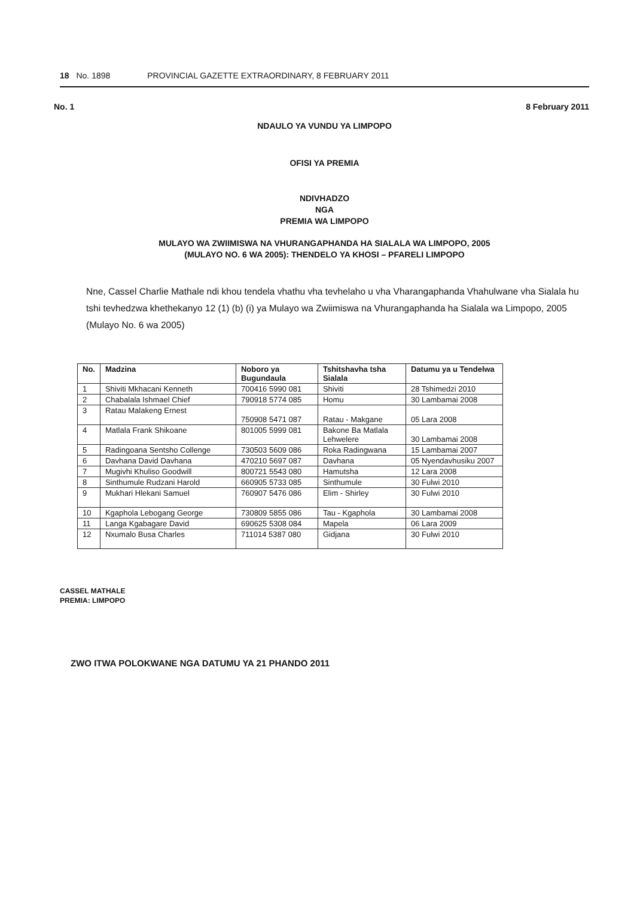18 No. 1898 PROVINCIAL GAZETTE EXTRAORDINARY, 8 FEBRUARY 2011
No. 1 8 February 2011
NDAULO YA VUNDU YA LIMPOPO
OFISI YA PREMIA
NDIVHADZO
NGA
PREMIA WA LIMPOPO
MULAYO WA ZWIIMISWA NA VHURANGAPHANDA HA SIALALA WA LIMPOPO, 2005
(MULAYO NO. 6 WA 2005): THENDELO YA KHOSI – PFARELI LIMPOPO
Nne, Cassel Charlie Mathale ndi khou tendela vhathu vha tevhelaho u vha Vharangaphanda Vhahulwane vha Sialala hu tshi tevhedzwa khethekanyo 12 (1) (b) (i) ya Mulayo wa Zwiimiswa na Vhurangaphanda ha Sialala wa Limpopo, 2005 (Mulayo No. 6 wa 2005)
| No. | Madzina | Noboro ya Bugundaula | Tshitshavha tsha Sialala | Datumu ya u Tendelwa |
| --- | --- | --- | --- | --- |
| 1 | Shiviti Mkhacani Kenneth | 700416 5990 081 | Shiviti | 28 Tshimedzi 2010 |
| 2 | Chabalala Ishmael Chief | 790918 5774 085 | Homu | 30 Lambamai 2008 |
| 3 | Ratau Malakeng Ernest | 750908 5471 087 | Ratau - Makgane | 05 Lara 2008 |
| 4 | Matlala Frank Shikoane | 801005 5999 081 | Bakone Ba Matlala Lehwelere | 30 Lambamai 2008 |
| 5 | Radingoana Sentsho Collenge | 730503 5609 086 | Roka Radingwana | 15 Lambamai 2007 |
| 6 | Davhana David Davhana | 470210 5697 087 | Davhana | 05 Nyendavhusiku 2007 |
| 7 | Mugivhi Khuliso Goodwill | 800721 5543 080 | Hamutsha | 12 Lara 2008 |
| 8 | Sinthumule Rudzani Harold | 660905 5733 085 | Sinthumule | 30 Fulwi 2010 |
| 9 | Mukhari Hlekani Samuel | 760907 5476 086 | Elim - Shirley | 30 Fulwi 2010 |
| 10 | Kgaphola Lebogang George | 730809 5855 086 | Tau - Kgaphola | 30 Lambamai 2008 |
| 11 | Langa Kgabagare David | 690625 5308 084 | Mapela | 06 Lara 2009 |
| 12 | Nxumalo Busa Charles | 711014 5387 080 | Gidjana | 30 Fulwi 2010 |
CASSEL MATHALE
PREMIA: LIMPOPO
ZWO ITWA POLOKWANE NGA DATUMU YA 21 PHANDO 2011